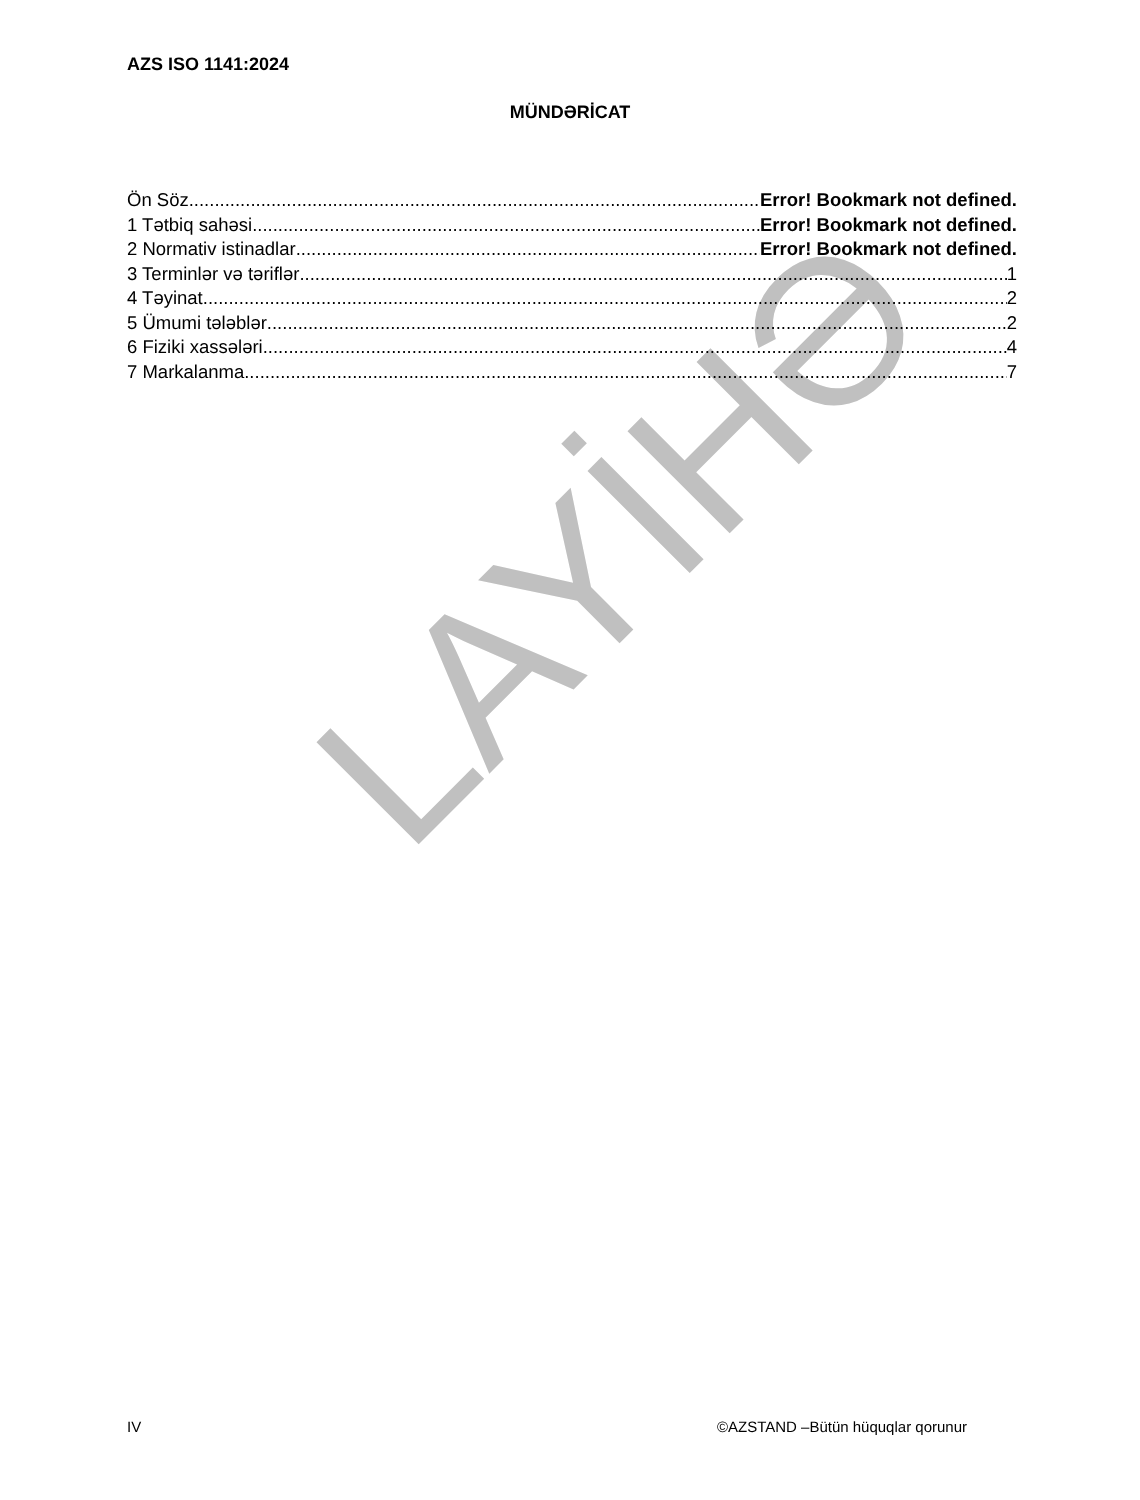LAYİHƏ
AZS ISO 1141:2024
MÜNDƏRİCAT
Ön Söz Error! Bookmark not defined.
1 Tətbiq sahəsi Error! Bookmark not defined.
2 Normativ istinadlar Error! Bookmark not defined.
3 Terminlər və təriflər 1
4 Təyinat 2
5 Ümumi tələblər 2
6 Fiziki xassələri 4
7 Markalanma 7
IV ©AZSTAND –Bütün hüquqlar qorunur